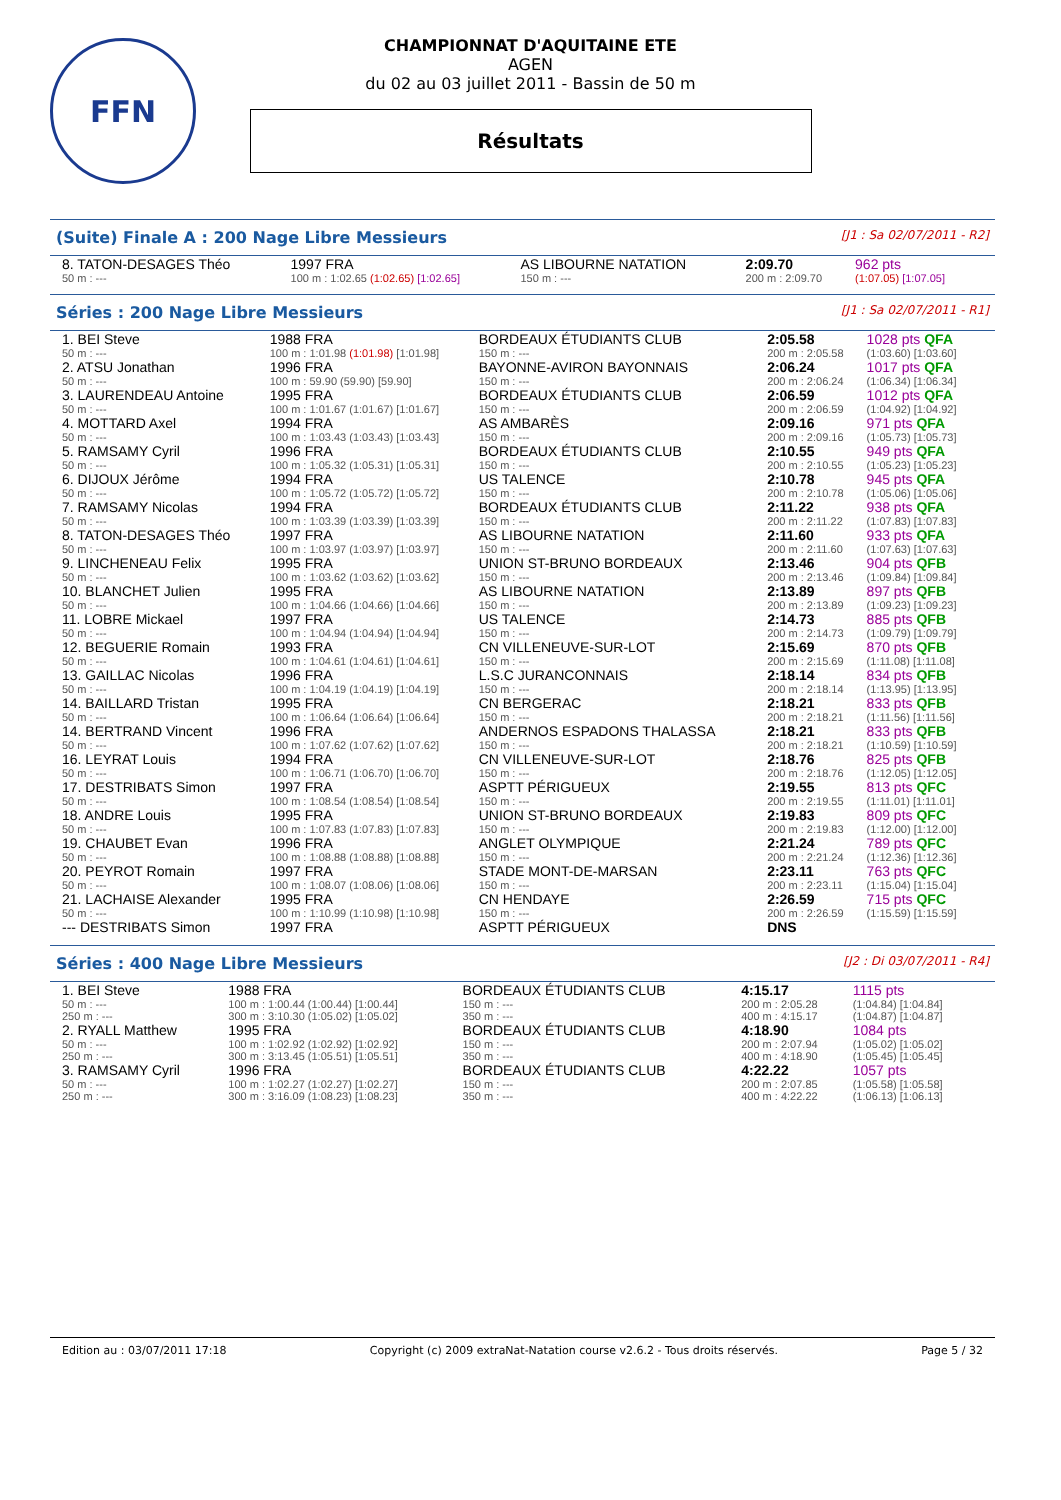FFN
CHAMPIONNAT D'AQUITAINE ETE
AGEN
du 02 au 03 juillet 2011 - Bassin de 50 m
Résultats
(Suite) Finale A : 200 Nage Libre Messieurs [J1 : Sa 02/07/2011 - R2]
| 8. TATON-DESAGES Théo | 1997 FRA | AS LIBOURNE NATATION | 2:09.70 | 962 pts |
| 50 m : --- | 100 m : 1:02.65 (1:02.65) [1:02.65] | 150 m : --- | 200 m : 2:09.70 | (1:07.05) [1:07.05] |
Séries : 200 Nage Libre Messieurs [J1 : Sa 02/07/2011 - R1]
| 1. BEI Steve | 1988 FRA | BORDEAUX ÉTUDIANTS CLUB | 2:05.58 | 1028 pts QFA |
| 50 m : --- | 100 m : 1:01.98 (1:01.98) [1:01.98] | 150 m : --- | 200 m : 2:05.58 | (1:03.60) [1:03.60] |
| 2. ATSU Jonathan | 1996 FRA | BAYONNE-AVIRON BAYONNAIS | 2:06.24 | 1017 pts QFA |
| 50 m : --- | 100 m : 59.90 (59.90) [59.90] | 150 m : --- | 200 m : 2:06.24 | (1:06.34) [1:06.34] |
| 3. LAURENDEAU Antoine | 1995 FRA | BORDEAUX ÉTUDIANTS CLUB | 2:06.59 | 1012 pts QFA |
| 50 m : --- | 100 m : 1:01.67 (1:01.67) [1:01.67] | 150 m : --- | 200 m : 2:06.59 | (1:04.92) [1:04.92] |
| 4. MOTTARD Axel | 1994 FRA | AS AMBARÈS | 2:09.16 | 971 pts QFA |
| 50 m : --- | 100 m : 1:03.43 (1:03.43) [1:03.43] | 150 m : --- | 200 m : 2:09.16 | (1:05.73) [1:05.73] |
| 5. RAMSAMY Cyril | 1996 FRA | BORDEAUX ÉTUDIANTS CLUB | 2:10.55 | 949 pts QFA |
| 50 m : --- | 100 m : 1:05.32 (1:05.31) [1:05.31] | 150 m : --- | 200 m : 2:10.55 | (1:05.23) [1:05.23] |
| 6. DIJOUX Jérôme | 1994 FRA | US TALENCE | 2:10.78 | 945 pts QFA |
| 50 m : --- | 100 m : 1:05.72 (1:05.72) [1:05.72] | 150 m : --- | 200 m : 2:10.78 | (1:05.06) [1:05.06] |
| 7. RAMSAMY Nicolas | 1994 FRA | BORDEAUX ÉTUDIANTS CLUB | 2:11.22 | 938 pts QFA |
| 50 m : --- | 100 m : 1:03.39 (1:03.39) [1:03.39] | 150 m : --- | 200 m : 2:11.22 | (1:07.83) [1:07.83] |
| 8. TATON-DESAGES Théo | 1997 FRA | AS LIBOURNE NATATION | 2:11.60 | 933 pts QFA |
| 50 m : --- | 100 m : 1:03.97 (1:03.97) [1:03.97] | 150 m : --- | 200 m : 2:11.60 | (1:07.63) [1:07.63] |
| 9. LINCHENEAU Felix | 1995 FRA | UNION ST-BRUNO BORDEAUX | 2:13.46 | 904 pts QFB |
| 50 m : --- | 100 m : 1:03.62 (1:03.62) [1:03.62] | 150 m : --- | 200 m : 2:13.46 | (1:09.84) [1:09.84] |
| 10. BLANCHET Julien | 1995 FRA | AS LIBOURNE NATATION | 2:13.89 | 897 pts QFB |
| 50 m : --- | 100 m : 1:04.66 (1:04.66) [1:04.66] | 150 m : --- | 200 m : 2:13.89 | (1:09.23) [1:09.23] |
| 11. LOBRE Mickael | 1997 FRA | US TALENCE | 2:14.73 | 885 pts QFB |
| 50 m : --- | 100 m : 1:04.94 (1:04.94) [1:04.94] | 150 m : --- | 200 m : 2:14.73 | (1:09.79) [1:09.79] |
| 12. BEGUERIE Romain | 1993 FRA | CN VILLENEUVE-SUR-LOT | 2:15.69 | 870 pts QFB |
| 50 m : --- | 100 m : 1:04.61 (1:04.61) [1:04.61] | 150 m : --- | 200 m : 2:15.69 | (1:11.08) [1:11.08] |
| 13. GAILLAC Nicolas | 1996 FRA | L.S.C JURANCONNAIS | 2:18.14 | 834 pts QFB |
| 50 m : --- | 100 m : 1:04.19 (1:04.19) [1:04.19] | 150 m : --- | 200 m : 2:18.14 | (1:13.95) [1:13.95] |
| 14. BAILLARD Tristan | 1995 FRA | CN BERGERAC | 2:18.21 | 833 pts QFB |
| 50 m : --- | 100 m : 1:06.64 (1:06.64) [1:06.64] | 150 m : --- | 200 m : 2:18.21 | (1:11.56) [1:11.56] |
| 14. BERTRAND Vincent | 1996 FRA | ANDERNOS ESPADONS THALASSA | 2:18.21 | 833 pts QFB |
| 50 m : --- | 100 m : 1:07.62 (1:07.62) [1:07.62] | 150 m : --- | 200 m : 2:18.21 | (1:10.59) [1:10.59] |
| 16. LEYRAT Louis | 1994 FRA | CN VILLENEUVE-SUR-LOT | 2:18.76 | 825 pts QFB |
| 50 m : --- | 100 m : 1:06.71 (1:06.70) [1:06.70] | 150 m : --- | 200 m : 2:18.76 | (1:12.05) [1:12.05] |
| 17. DESTRIBATS Simon | 1997 FRA | ASPTT PÉRIGUEUX | 2:19.55 | 813 pts QFC |
| 50 m : --- | 100 m : 1:08.54 (1:08.54) [1:08.54] | 150 m : --- | 200 m : 2:19.55 | (1:11.01) [1:11.01] |
| 18. ANDRE Louis | 1995 FRA | UNION ST-BRUNO BORDEAUX | 2:19.83 | 809 pts QFC |
| 50 m : --- | 100 m : 1:07.83 (1:07.83) [1:07.83] | 150 m : --- | 200 m : 2:19.83 | (1:12.00) [1:12.00] |
| 19. CHAUBET Evan | 1996 FRA | ANGLET OLYMPIQUE | 2:21.24 | 789 pts QFC |
| 50 m : --- | 100 m : 1:08.88 (1:08.88) [1:08.88] | 150 m : --- | 200 m : 2:21.24 | (1:12.36) [1:12.36] |
| 20. PEYROT Romain | 1997 FRA | STADE MONT-DE-MARSAN | 2:23.11 | 763 pts QFC |
| 50 m : --- | 100 m : 1:08.07 (1:08.06) [1:08.06] | 150 m : --- | 200 m : 2:23.11 | (1:15.04) [1:15.04] |
| 21. LACHAISE Alexander | 1995 FRA | CN HENDAYE | 2:26.59 | 715 pts QFC |
| 50 m : --- | 100 m : 1:10.99 (1:10.98) [1:10.98] | 150 m : --- | 200 m : 2:26.59 | (1:15.59) [1:15.59] |
| --- DESTRIBATS Simon | 1997 FRA | ASPTT PÉRIGUEUX | DNS | |
Séries : 400 Nage Libre Messieurs [J2 : Di 03/07/2011 - R4]
| 1. BEI Steve | 1988 FRA | BORDEAUX ÉTUDIANTS CLUB | 4:15.17 | 1115 pts |
| 50 m : --- | 100 m : 1:00.44 (1:00.44) [1:00.44] | 150 m : --- | 200 m : 2:05.28 | (1:04.84) [1:04.84] |
| 250 m : --- | 300 m : 3:10.30 (1:05.02) [1:05.02] | 350 m : --- | 400 m : 4:15.17 | (1:04.87) [1:04.87] |
| 2. RYALL Matthew | 1995 FRA | BORDEAUX ÉTUDIANTS CLUB | 4:18.90 | 1084 pts |
| 50 m : --- | 100 m : 1:02.92 (1:02.92) [1:02.92] | 150 m : --- | 200 m : 2:07.94 | (1:05.02) [1:05.02] |
| 250 m : --- | 300 m : 3:13.45 (1:05.51) [1:05.51] | 350 m : --- | 400 m : 4:18.90 | (1:05.45) [1:05.45] |
| 3. RAMSAMY Cyril | 1996 FRA | BORDEAUX ÉTUDIANTS CLUB | 4:22.22 | 1057 pts |
| 50 m : --- | 100 m : 1:02.27 (1:02.27) [1:02.27] | 150 m : --- | 200 m : 2:07.85 | (1:05.58) [1:05.58] |
| 250 m : --- | 300 m : 3:16.09 (1:08.23) [1:08.23] | 350 m : --- | 400 m : 4:22.22 | (1:06.13) [1:06.13] |
Edition au : 03/07/2011 17:18 Copyright (c) 2009 extraNat-Natation course v2.6.2 - Tous droits réservés. Page 5 / 32